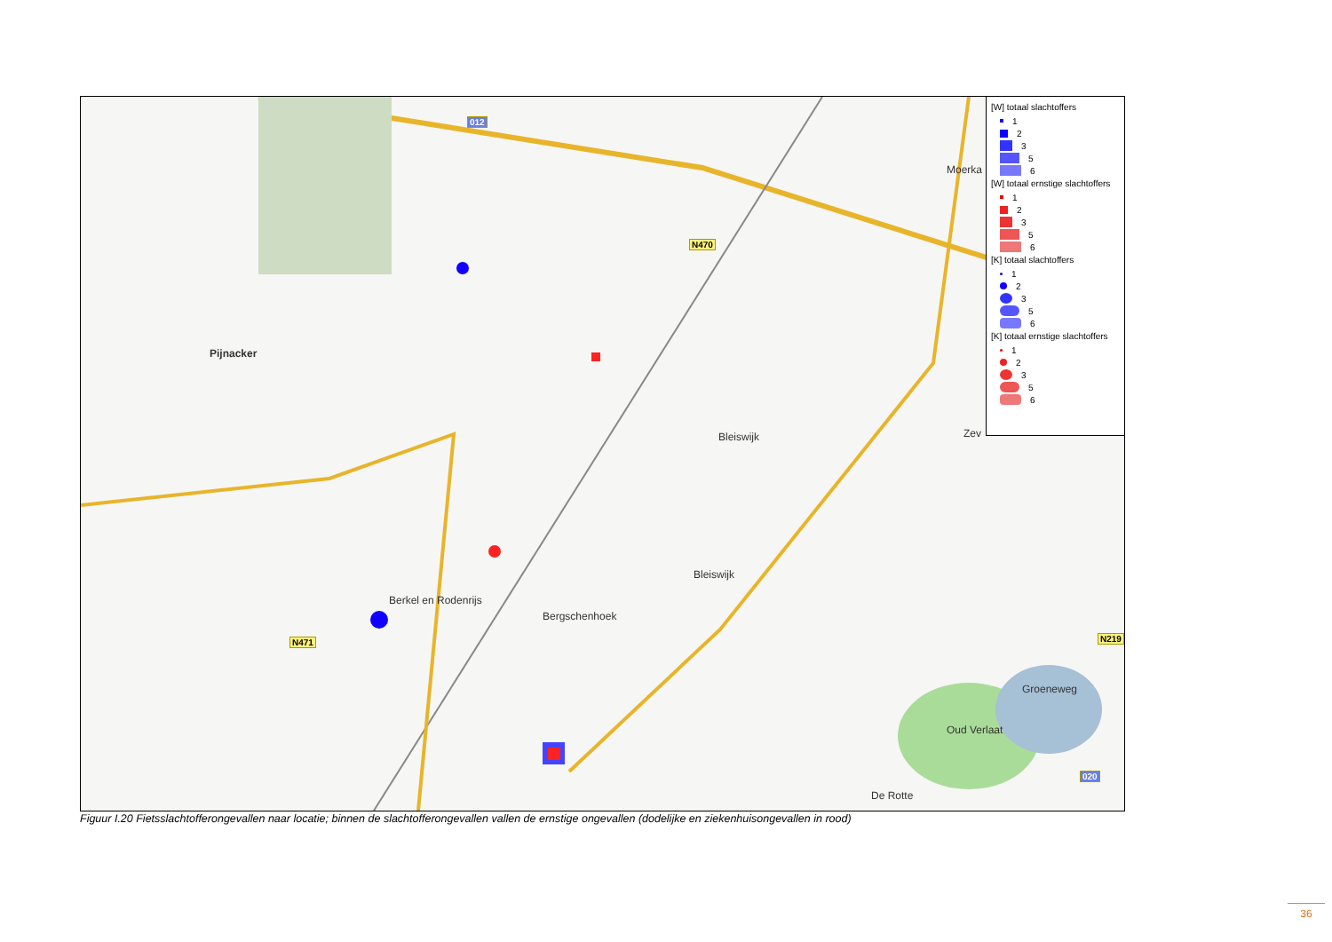Pijnacker
Berkel en Rodenrijs
Bergschenhoek
Bleiswijk
Bleiswijk
Oud Verlaat
De Rotte
Groeneweg
Moerka
Zev
N470
N471 N219
012
020
[W] totaal slachtoffers
1
2
3
5
6
[W] totaal ernstige slachtoffers
1
2
3
5
6
[K] totaal slachtoffers
1
2
3
5
6
[K] totaal ernstige slachtoffers
1
2
3
5
6
Figuur I.20 Fietsslachtofferongevallen naar locatie; binnen de slachtofferongevallen vallen de ernstige ongevallen (dodelijke en ziekenhuisongevallen in rood)
36